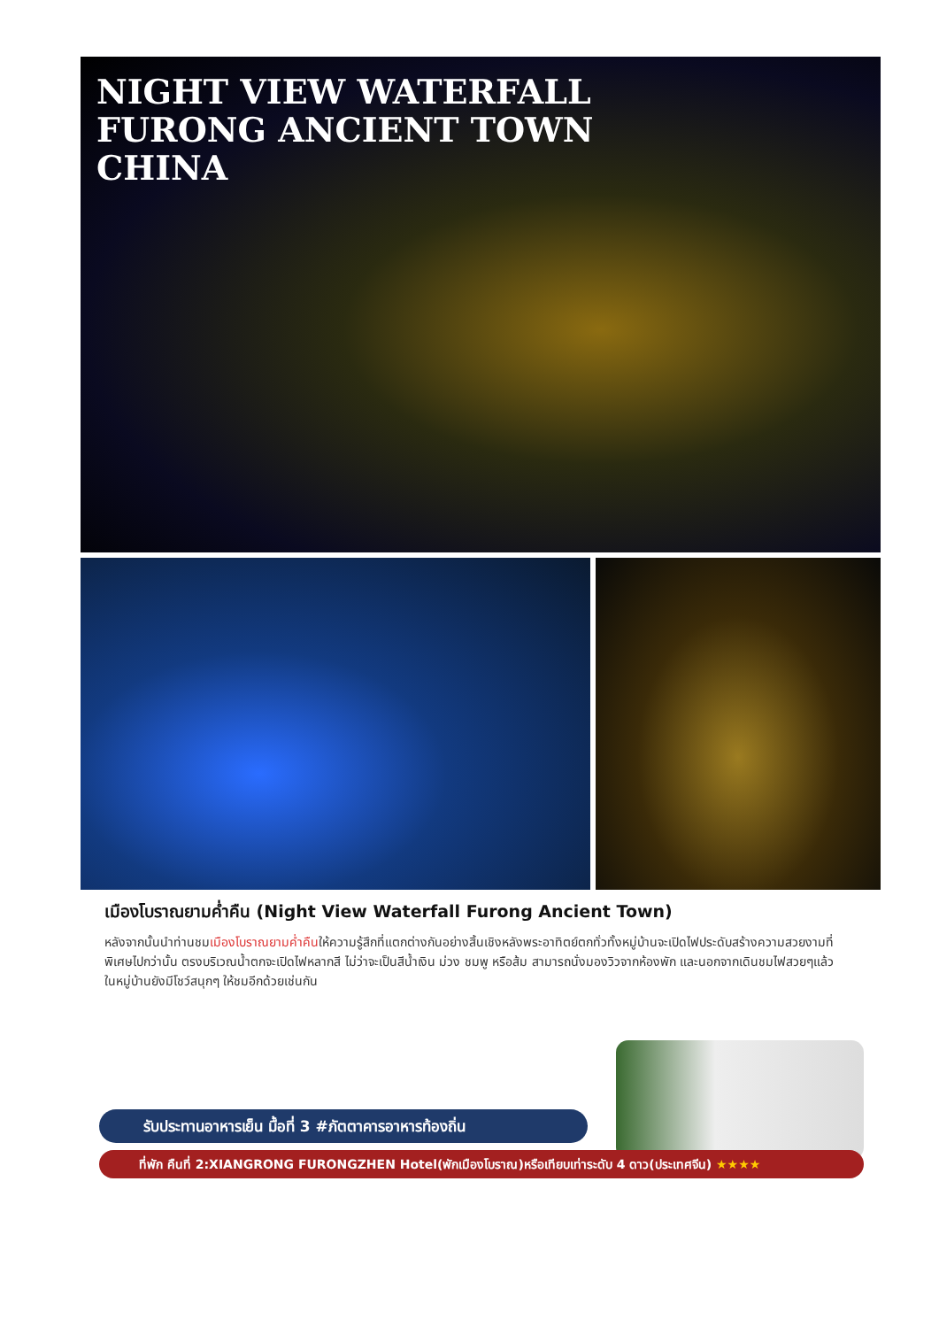NIGHT VIEW WATERFALL
FURONG ANCIENT TOWN
CHINA
เมืองโบราณยามค่ำคืน (Night View Waterfall Furong Ancient Town)
หลังจากนั้นนำท่านชมเมืองโบราณยามค่ำคืนให้ความรู้สึกที่แตกต่างกันอย่างสิ้นเชิงหลังพระอาทิตย์ตกทั่วทั้งหมู่บ้านจะเปิดไฟประดับสร้างความสวยงามที่พิเศษไปกว่านั้น ตรงบริเวณน้ำตกจะเปิดไฟหลากสี ไม่ว่าจะเป็นสีน้ำเงิน ม่วง ชมพู หรือส้ม สามารถนั่งมองวิวจากห้องพัก และนอกจากเดินชมไฟสวยๆแล้ว ในหมู่บ้านยังมีโชว์สนุกๆ ให้ชมอีกด้วยเช่นกัน
รับประทานอาหารเย็น มื้อที่ 3 #ภัตตาคารอาหารท้องถิ่น
ที่พัก คืนที่ 2:XIANGRONG FURONGZHEN Hotel(พักเมืองโบราณ)หรือเทียบเท่าระดับ 4 ดาว(ประเทศจีน) ★★★★